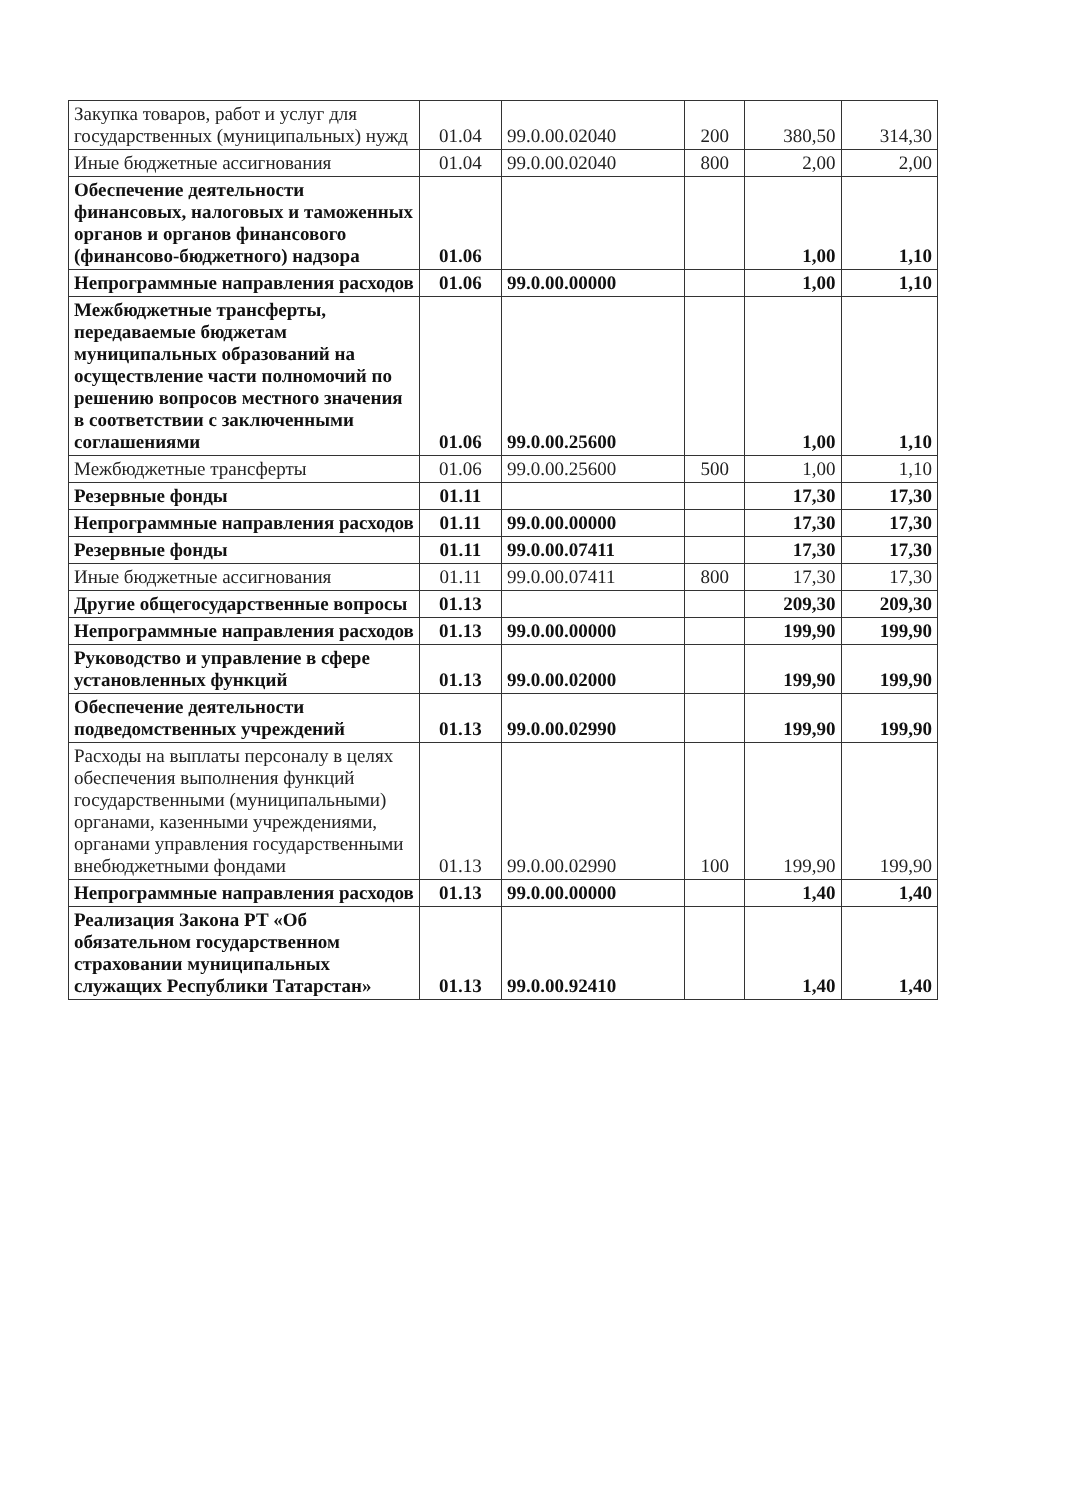| Закупка товаров, работ и услуг для государственных (муниципальных) нужд | 01.04 | 99.0.00.02040 | 200 | 380,50 | 314,30 |
| Иные бюджетные ассигнования | 01.04 | 99.0.00.02040 | 800 | 2,00 | 2,00 |
| Обеспечение деятельности финансовых, налоговых и таможенных органов и органов финансового (финансово-бюджетного) надзора | 01.06 | | | 1,00 | 1,10 |
| Непрограммные направления расходов | 01.06 | 99.0.00.00000 | | 1,00 | 1,10 |
| Межбюджетные трансферты, передаваемые бюджетам муниципальных образований на осуществление части полномочий по решению вопросов местного значения в соответствии с заключенными соглашениями | 01.06 | 99.0.00.25600 | | 1,00 | 1,10 |
| Межбюджетные трансферты | 01.06 | 99.0.00.25600 | 500 | 1,00 | 1,10 |
| Резервные фонды | 01.11 | | | 17,30 | 17,30 |
| Непрограммные направления расходов | 01.11 | 99.0.00.00000 | | 17,30 | 17,30 |
| Резервные фонды | 01.11 | 99.0.00.07411 | | 17,30 | 17,30 |
| Иные бюджетные ассигнования | 01.11 | 99.0.00.07411 | 800 | 17,30 | 17,30 |
| Другие общегосударственные вопросы | 01.13 | | | 209,30 | 209,30 |
| Непрограммные направления расходов | 01.13 | 99.0.00.00000 | | 199,90 | 199,90 |
| Руководство и управление в сфере установленных функций | 01.13 | 99.0.00.02000 | | 199,90 | 199,90 |
| Обеспечение деятельности подведомственных учреждений | 01.13 | 99.0.00.02990 | | 199,90 | 199,90 |
| Расходы на выплаты персоналу в целях обеспечения выполнения функций государственными (муниципальными) органами, казенными учреждениями, органами управления государственными внебюджетными фондами | 01.13 | 99.0.00.02990 | 100 | 199,90 | 199,90 |
| Непрограммные направления расходов | 01.13 | 99.0.00.00000 | | 1,40 | 1,40 |
| Реализация Закона РТ «Об обязательном государственном страховании муниципальных служащих Республики Татарстан» | 01.13 | 99.0.00.92410 | | 1,40 | 1,40 |